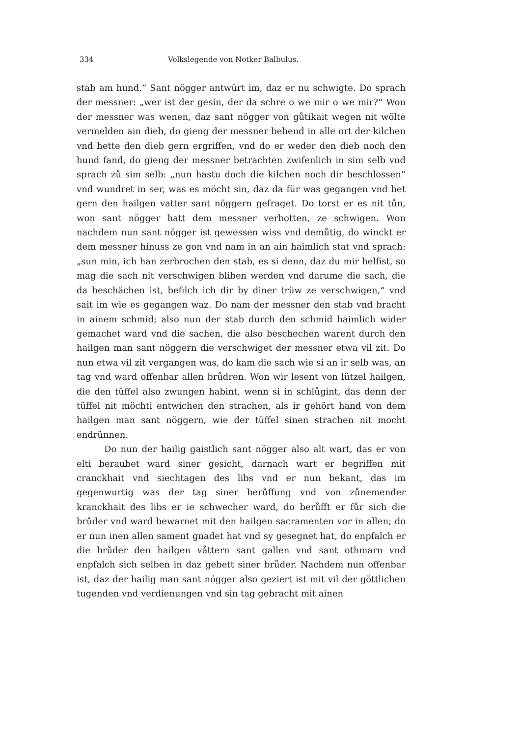334 Volkslegende von Notker Balbulus.
stab am hund.“ Sant nögger antwürt im, daz er nu schwigte. Do sprach der messner: „wer ist der gesin, der da schre o we mir o we mir?“ Won der messner was wenen, daz sant nögger von gůtikait wegen nit wölte vermelden ain dieb, do gieng der messner behend in alle ort der kilchen vnd hette den dieb gern ergriffen, vnd do er weder den dieb noch den hund fand, do gieng der messner betrachten zwifenlich in sim selb vnd sprach zů sim selb: „nun hastu doch die kilchen noch dir beschlossen“ vnd wundret in ser, was es möcht sin, daz da für was gegangen vnd het gern den hailgen vatter sant nöggern gefraget. Do torst er es nit tůn, won sant nögger hatt dem messner verbotten, ze schwigen. Won nachdem nun sant nögger ist gewessen wiss vnd demůtig, do winckt er dem messner hinuss ze gon vnd nam in an ain haimlich stat vnd sprach: „sun min, ich han zerbrochen den stab, es si denn, daz du mir helfist, so mag die sach nit verschwigen bliben werden vnd darume die sach, die da beschächen ist, befilch ich dir by diner trüw ze verschwigen,“ vnd sait im wie es gegangen waz. Do nam der messner den stab vnd bracht in ainem schmid; also nun der stab durch den schmid haimlich wider gemachet ward vnd die sachen, die also beschechen warent durch den hailgen man sant nöggern die verschwiget der messner etwa vil zit. Do nun etwa vil zit vergangen was, do kam die sach wie si an ir selb was, an tag vnd ward offenbar allen brůdren. Won wir lesent von lützel hailgen, die den tüffel also zwungen habint, wenn si in schlůgint, das denn der tüffel nit möchti entwichen den strachen, als ir gehört hand von dem hailgen man sant nöggern, wie der tüffel sinen strachen nit mocht endrünnen.
Do nun der hailig gaistlich sant nögger also alt wart, das er von elti beraubet ward siner gesicht, darnach wart er begriffen mit cranckhait vnd siechtagen des libs vnd er nun bekant, das im gegenwurtig was der tag siner berůffung vnd von zůnemender kranckhait des libs er ie schwecher ward, do berůfft er fůr sich die brůder vnd ward bewarnet mit den hailgen sacramenten vor in allen; do er nun inen allen sament gnadet hat vnd sy gesegnet hat, do enpfalch er die brůder den hailgen våttern sant gallen vnd sant othmarn vnd enpfalch sich selben in daz gebett siner brůder. Nachdem nun offenbar ist, daz der hailig man sant nögger also geziert ist mit vil der göttlichen tugenden vnd verdienungen vnd sin tag gebracht mit ainen